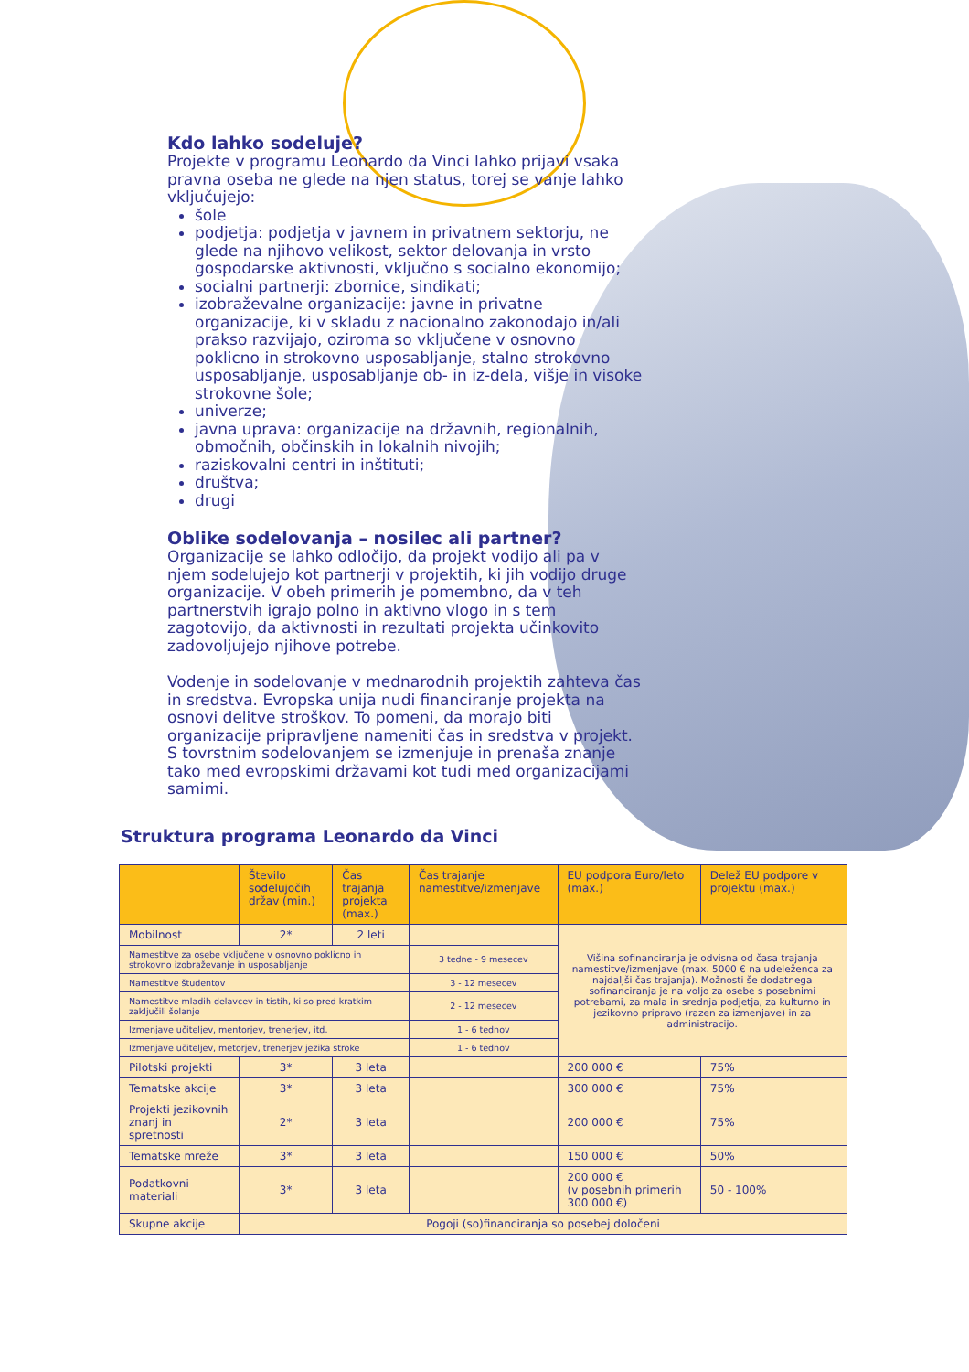Kdo lahko sodeluje?
Projekte v programu Leonardo da Vinci lahko prijavi vsaka pravna oseba ne glede na njen status, torej se vanje lahko vključujejo:
šole
podjetja: podjetja v javnem in privatnem sektorju, ne glede na njihovo velikost, sektor delovanja in vrsto gospodarske aktivnosti, vključno s socialno ekonomijo;
socialni partnerji: zbornice, sindikati;
izobraževalne organizacije: javne in privatne organizacije, ki v skladu z nacionalno zakonodajo in/ali prakso razvijajo, oziroma so vključene v osnovno poklicno in strokovno usposabljanje, stalno strokovno usposabljanje, usposabljanje ob- in iz-dela, višje in visoke strokovne šole;
univerze;
javna uprava: organizacije na državnih, regionalnih, območnih, občinskih in lokalnih nivojih;
raziskovalni centri in inštituti;
društva;
drugi
Oblike sodelovanja – nosilec ali partner?
Organizacije se lahko odločijo, da projekt vodijo ali pa v njem sodelujejo kot partnerji v projektih, ki jih vodijo druge organizacije. V obeh primerih je pomembno, da v teh partnerstvih igrajo polno in aktivno vlogo in s tem zagotovijo, da aktivnosti in rezultati projekta učinkovito zadovoljujejo njihove potrebe.
Vodenje in sodelovanje v mednarodnih projektih zahteva čas in sredstva. Evropska unija nudi financiranje projekta na osnovi delitve stroškov. To pomeni, da morajo biti organizacije pripravljene nameniti čas in sredstva v projekt. S tovrstnim sodelovanjem se izmenjuje in prenaša znanje tako med evropskimi državami kot tudi med organizacijami samimi.
Struktura programa Leonardo da Vinci
| | Število sodelujočih držav (min.) | Čas trajanja projekta (max.) | Čas trajanje namestitve/izmenjave | EU podpora Euro/leto (max.) | Delež EU podpore v projektu (max.) |
| --- | --- | --- | --- | --- | --- |
| Mobilnost | 2* | 2 leti | | Višina sofinanciranja je odvisna od časa trajanja namestitve/izmenjave (max. 5000 € na udeleženca za najdaljši čas trajanja). Možnosti še dodatnega sofinanciranja je na voljo za osebe s posebnimi potrebami, za mala in srednja podjetja, za kulturno in jezikovno pripravo (razen za izmenjave) in za administracijo. | |
| Namestitve za osebe vključene v osnovno poklicno in strokovno izobraževanje in usposabljanje | | | 3 tedne - 9 mesecev | | |
| Namestitve študentov | | | 3 - 12 mesecev | | |
| Namestitve mladih delavcev in tistih, ki so pred kratkim zaključili šolanje | | | 2 - 12 mesecev | | |
| Izmenjave učiteljev, mentorjev, trenerjev, itd. | | | 1 - 6 tednov | | |
| Izmenjave učiteljev, metorjev, trenerjev jezika stroke | | | 1 - 6 tednov | | |
| Pilotski projekti | 3* | 3 leta | | 200 000 € | 75% |
| Tematske akcije | 3* | 3 leta | | 300 000 € | 75% |
| Projekti jezikovnih znanj in spretnosti | 2* | 3 leta | | 200 000 € | 75% |
| Tematske mreže | 3* | 3 leta | | 150 000 € | 50% |
| Podatkovni materiali | 3* | 3 leta | | 200 000 € (v posebnih primerih 300 000 €) | 50 - 100% |
| Skupne akcije | Pogoji (so)financiranja so posebej določeni | | | | |